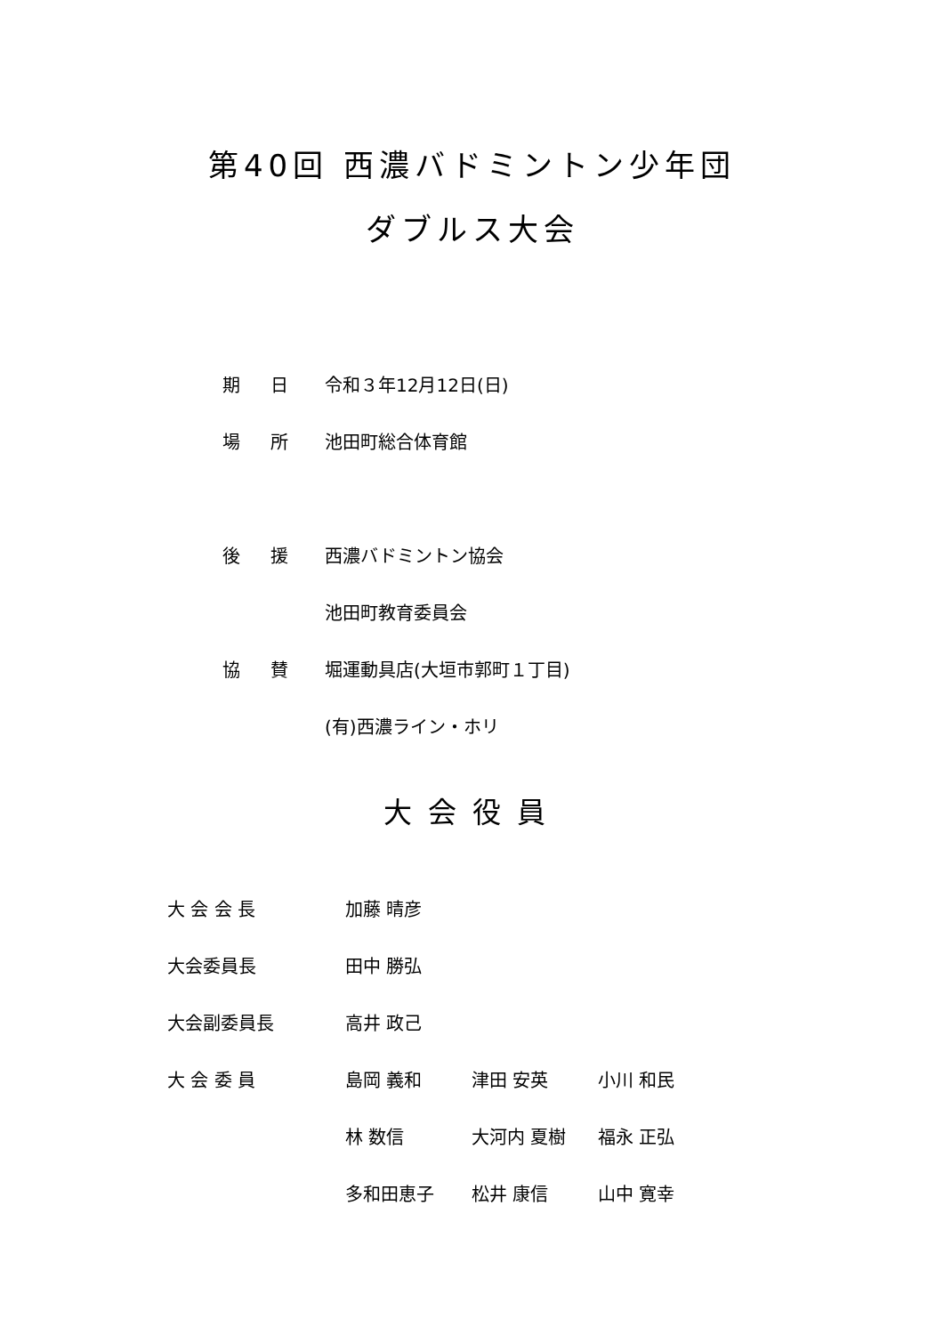第40回 西濃バドミントン少年団
ダブルス大会
| 期 日 | 令和３年12月12日(日) |
| 場 所 | 池田町総合体育館 |
| 後 援 | 西濃バドミントン協会 |
| | 池田町教育委員会 |
| 協 賛 | 堀運動具店(大垣市郭町１丁目) |
| | (有)西濃ライン・ホリ |
大会役員
| 大 会 会 長 | 加藤 晴彦 | | |
| 大会委員長 | 田中 勝弘 | | |
| 大会副委員長 | 高井 政己 | | |
| 大 会 委 員 | 島岡 義和 | 津田 安英 | 小川 和民 |
| | 林 数信 | 大河内 夏樹 | 福永 正弘 |
| | 多和田恵子 | 松井 康信 | 山中 寛幸 |